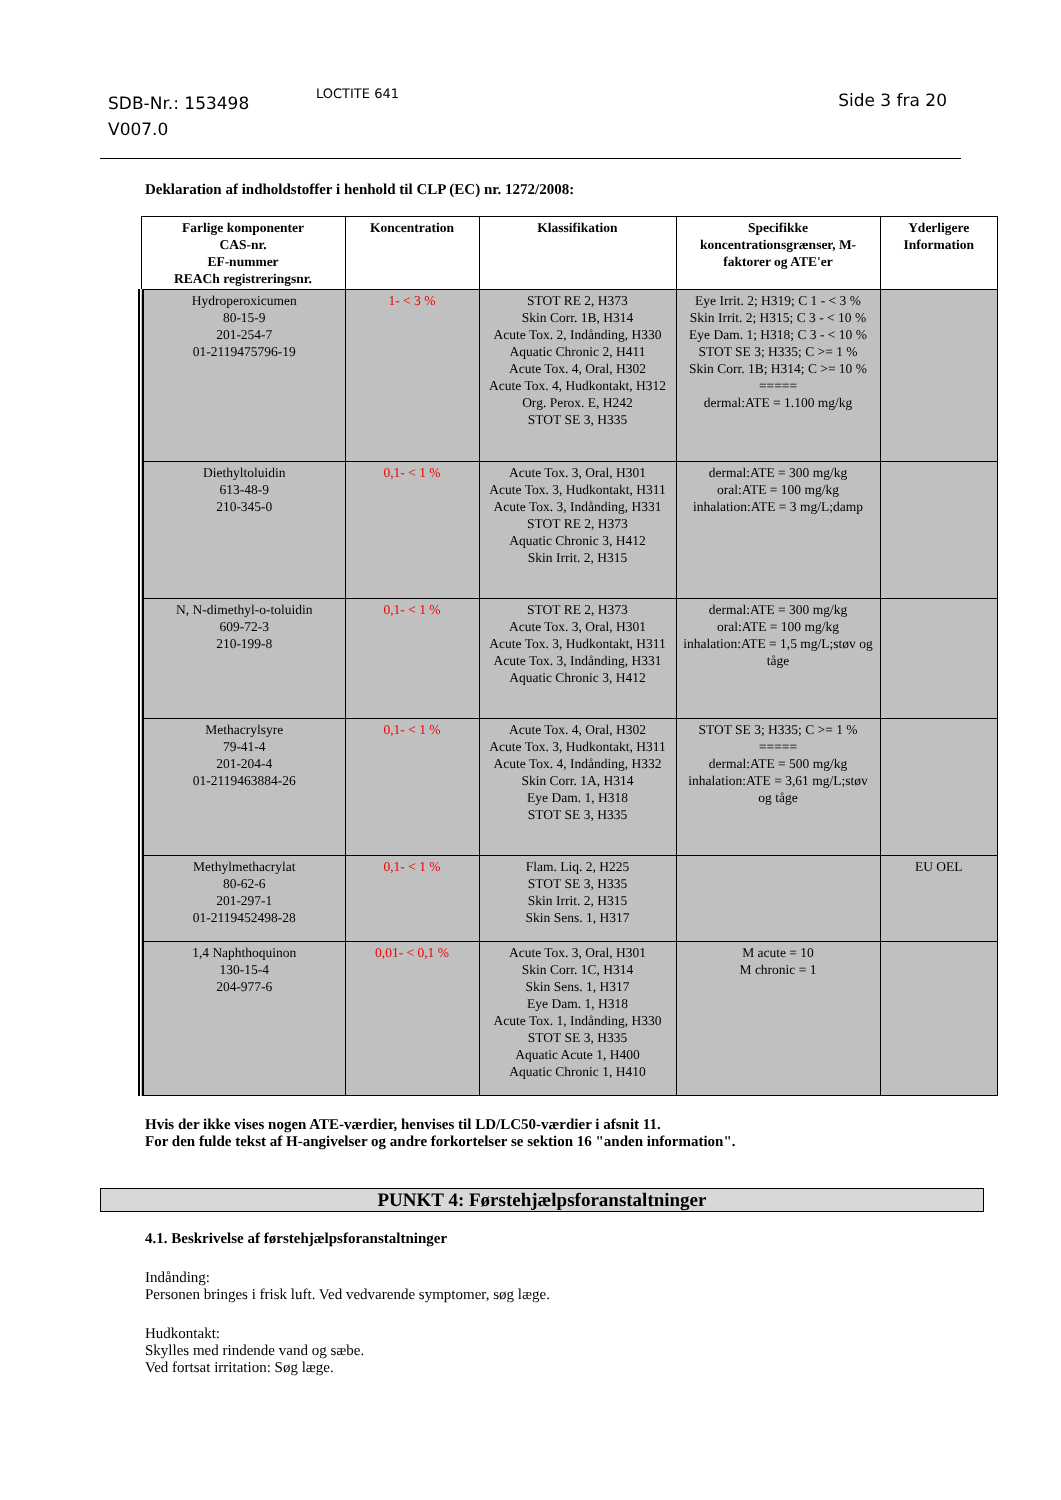SDB-Nr.: 153498
V007.0
LOCTITE 641 Side 3 fra 20
Deklaration af indholdstoffer i henhold til CLP (EC) nr. 1272/2008:
| Farlige komponenter CAS-nr. EF-nummer REACh registreringsnr. | Koncentration | Klassifikation | Specifikke koncentrationsgrænser, M-faktorer og ATE'er | Yderligere Information |
| --- | --- | --- | --- | --- |
| Hydroperoxicumen 80-15-9 201-254-7 01-2119475796-19 | 1- < 3 % | STOT RE 2, H373 Skin Corr. 1B, H314 Acute Tox. 2, Indånding, H330 Aquatic Chronic 2, H411 Acute Tox. 4, Oral, H302 Acute Tox. 4, Hudkontakt, H312 Org. Perox. E, H242 STOT SE 3, H335 | Eye Irrit. 2; H319; C 1 - < 3 % Skin Irrit. 2; H315; C 3 - < 10 % Eye Dam. 1; H318; C 3 - < 10 % STOT SE 3; H335; C >= 1 % Skin Corr. 1B; H314; C >= 10 % ===== dermal:ATE = 1.100 mg/kg | |
| Diethyltoluidin 613-48-9 210-345-0 | 0,1- < 1 % | Acute Tox. 3, Oral, H301 Acute Tox. 3, Hudkontakt, H311 Acute Tox. 3, Indånding, H331 STOT RE 2, H373 Aquatic Chronic 3, H412 Skin Irrit. 2, H315 | dermal:ATE = 300 mg/kg oral:ATE = 100 mg/kg inhalation:ATE = 3 mg/L;damp | |
| N, N-dimethyl-o-toluidin 609-72-3 210-199-8 | 0,1- < 1 % | STOT RE 2, H373 Acute Tox. 3, Oral, H301 Acute Tox. 3, Hudkontakt, H311 Acute Tox. 3, Indånding, H331 Aquatic Chronic 3, H412 | dermal:ATE = 300 mg/kg oral:ATE = 100 mg/kg inhalation:ATE = 1,5 mg/L;støv og tåge | |
| Methacrylsyre 79-41-4 201-204-4 01-2119463884-26 | 0,1- < 1 % | Acute Tox. 4, Oral, H302 Acute Tox. 3, Hudkontakt, H311 Acute Tox. 4, Indånding, H332 Skin Corr. 1A, H314 Eye Dam. 1, H318 STOT SE 3, H335 | STOT SE 3; H335; C >= 1 % ===== dermal:ATE = 500 mg/kg inhalation:ATE = 3,61 mg/L;støv og tåge | |
| Methylmethacrylat 80-62-6 201-297-1 01-2119452498-28 | 0,1- < 1 % | Flam. Liq. 2, H225 STOT SE 3, H335 Skin Irrit. 2, H315 Skin Sens. 1, H317 | | EU OEL |
| 1,4 Naphthoquinon 130-15-4 204-977-6 | 0,01- < 0,1 % | Acute Tox. 3, Oral, H301 Skin Corr. 1C, H314 Skin Sens. 1, H317 Eye Dam. 1, H318 Acute Tox. 1, Indånding, H330 STOT SE 3, H335 Aquatic Acute 1, H400 Aquatic Chronic 1, H410 | M acute = 10 M chronic = 1 | |
Hvis der ikke vises nogen ATE-værdier, henvises til LD/LC50-værdier i afsnit 11.
For den fulde tekst af H-angivelser og andre forkortelser se sektion 16 "anden information".
PUNKT 4: Førstehjælpsforanstaltninger
4.1. Beskrivelse af førstehjælpsforanstaltninger
Indånding:
Personen bringes i frisk luft. Ved vedvarende symptomer, søg læge.
Hudkontakt:
Skylles med rindende vand og sæbe.
Ved fortsat irritation: Søg læge.